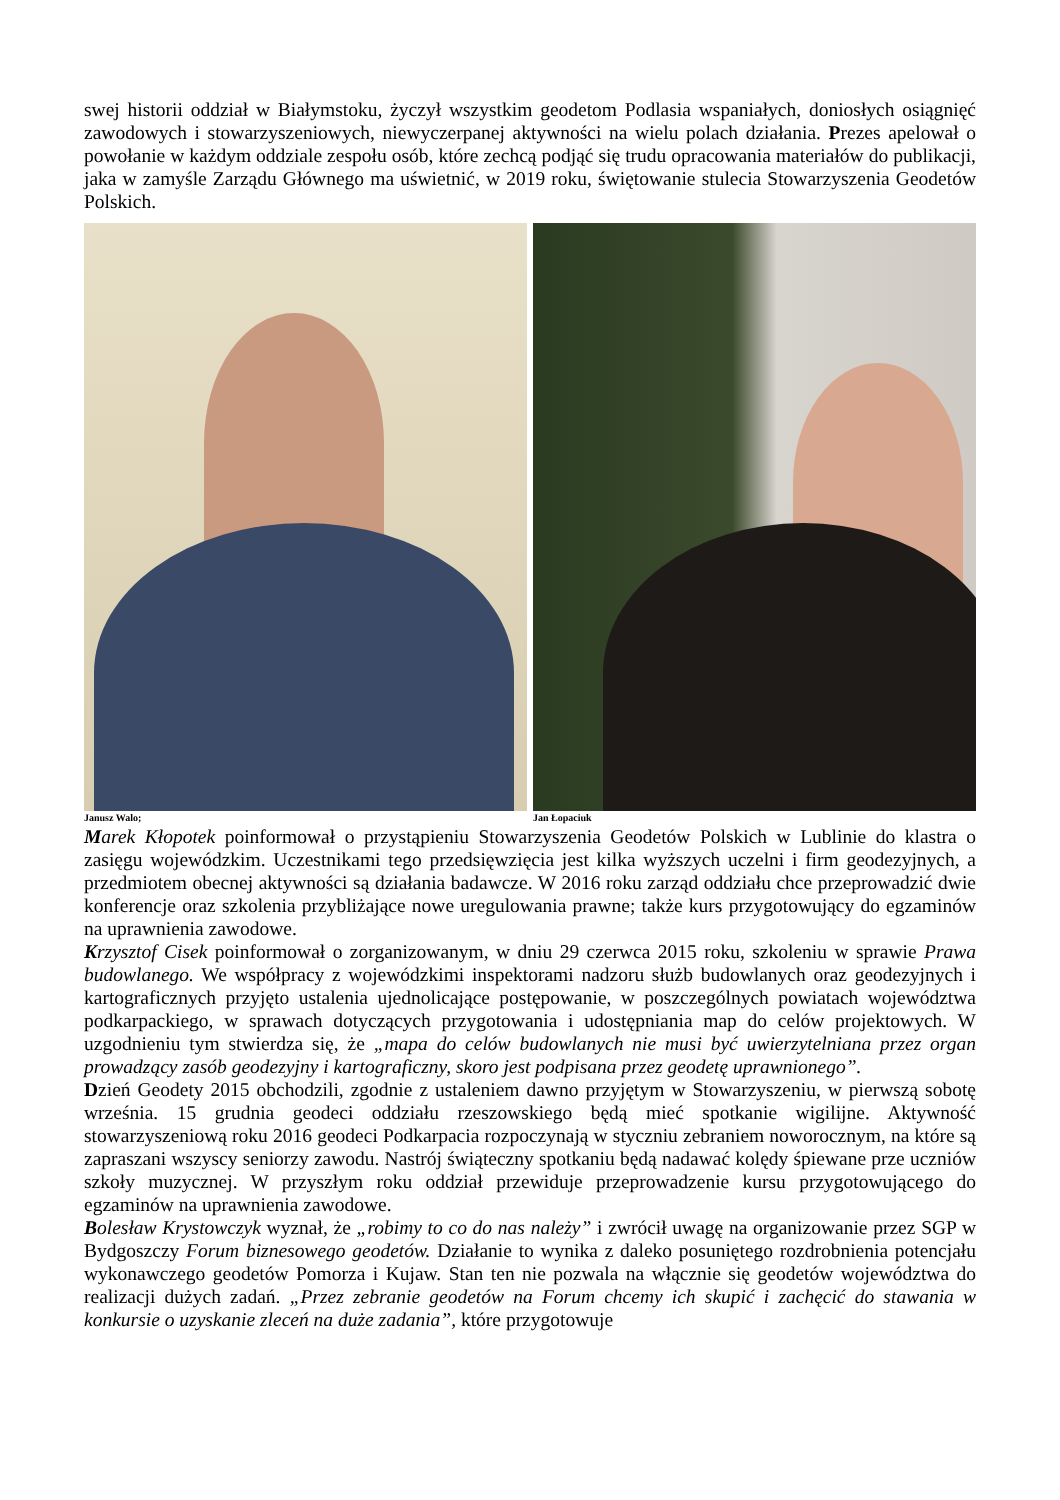swej historii oddział w Białymstoku, życzył wszystkim geodetom Podlasia wspaniałych, doniosłych osiągnięć zawodowych i stowarzyszeniowych, niewyczerpanej aktywności na wielu polach działania. Prezes apelował o powołanie w każdym oddziale zespołu osób, które zechcą podjąć się trudu opracowania materiałów do publikacji, jaka w zamyśle Zarządu Głównego ma uświetnić, w 2019 roku, świętowanie stulecia Stowarzyszenia Geodetów Polskich.
Janusz Walo; Jan Łopaciuk
Marek Kłopotek poinformował o przystąpieniu Stowarzyszenia Geodetów Polskich w Lublinie do klastra o zasięgu wojewódzkim. Uczestnikami tego przedsięwzięcia jest kilka wyższych uczelni i firm geodezyjnych, a przedmiotem obecnej aktywności są działania badawcze. W 2016 roku zarząd oddziału chce przeprowadzić dwie konferencje oraz szkolenia przybliżające nowe uregulowania prawne; także kurs przygotowujący do egzaminów na uprawnienia zawodowe.
Krzysztof Cisek poinformował o zorganizowanym, w dniu 29 czerwca 2015 roku, szkoleniu w sprawie Prawa budowlanego. We współpracy z wojewódzkimi inspektorami nadzoru służb budowlanych oraz geodezyjnych i kartograficznych przyjęto ustalenia ujednolicające postępowanie, w poszczególnych powiatach województwa podkarpackiego, w sprawach dotyczących przygotowania i udostępniania map do celów projektowych. W uzgodnieniu tym stwierdza się, że „mapa do celów budowlanych nie musi być uwierzytelniana przez organ prowadzący zasób geodezyjny i kartograficzny, skoro jest podpisana przez geodetę uprawnionego”.
Dzień Geodety 2015 obchodzili, zgodnie z ustaleniem dawno przyjętym w Stowarzyszeniu, w pierwszą sobotę września. 15 grudnia geodeci oddziału rzeszowskiego będą mieć spotkanie wigilijne. Aktywność stowarzyszeniową roku 2016 geodeci Podkarpacia rozpoczynają w styczniu zebraniem noworocznym, na które są zapraszani wszyscy seniorzy zawodu. Nastrój świąteczny spotkaniu będą nadawać kolędy śpiewane prze uczniów szkoły muzycznej. W przyszłym roku oddział przewiduje przeprowadzenie kursu przygotowującego do egzaminów na uprawnienia zawodowe.
Bolesław Krystowczyk wyznał, że „robimy to co do nas należy” i zwrócił uwagę na organizowanie przez SGP w Bydgoszczy Forum biznesowego geodetów. Działanie to wynika z daleko posuniętego rozdrobnienia potencjału wykonawczego geodetów Pomorza i Kujaw. Stan ten nie pozwala na włącznie się geodetów województwa do realizacji dużych zadań. „Przez zebranie geodetów na Forum chcemy ich skupić i zachęcić do stawania w konkursie o uzyskanie zleceń na duże zadania”, które przygotowuje